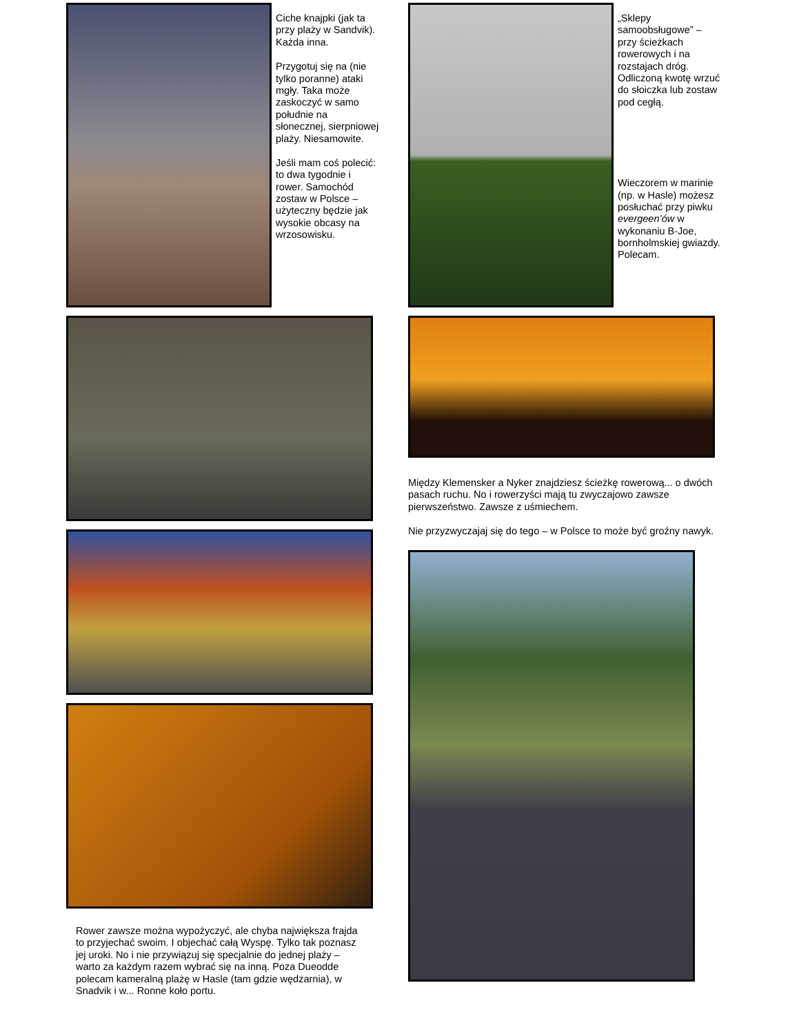Ciche knajpki (jak ta przy plaży w Sandvik). Każda inna.
Przygotuj się na (nie tylko poranne) ataki mgły. Taka może zaskoczyć w samo południe na słonecznej, sierpniowej plaży. Niesamowite.
Jeśli mam coś polecić: to dwa tygodnie i rower. Samochód zostaw w Polsce – użyteczny będzie jak wysokie obcasy na wrzosowisku.
Rower zawsze można wypożyczyć, ale chyba największa frajda to przyjechać swoim. I objechać całą Wyspę. Tylko tak poznasz jej uroki. No i nie przywiązuj się specjalnie do jednej plaży – warto za każdym razem wybrać się na inną. Poza Dueodde polecam kameralną plażę w Hasle (tam gdzie wędzarnia), w Snadvik i w... Ronne koło portu.
„Sklepy samoobsługowe” – przy ścieżkach rowerowych i na rozstajach dróg. Odliczoną kwotę wrzuć do słoiczka lub zostaw pod cegłą.
Wieczorem w marinie (np. w Hasle) możesz posłuchać przy piwku evergeen’ów w wykonaniu B-Joe, bornholmskiej gwiazdy. Polecam.
Między Klemensker a Nyker znajdziesz ścieżkę rowerową... o dwóch pasach ruchu. No i rowerzyści mają tu zwyczajowo zawsze pierwszeństwo. Zawsze z uśmiechem.
Nie przyzwyczajaj się do tego – w Polsce to może być groźny nawyk.